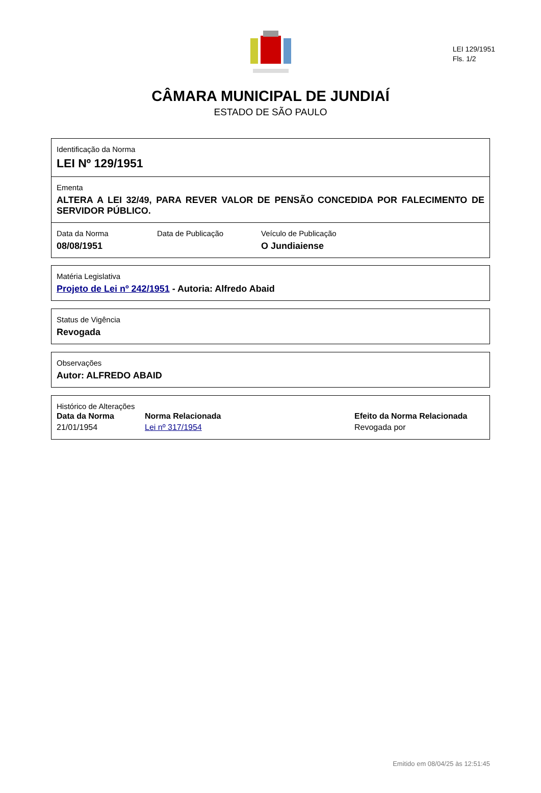LEI 129/1951
Fls. 1/2
CÂMARA MUNICIPAL DE JUNDIAÍ
ESTADO DE SÃO PAULO
Identificação da Norma
LEI Nº 129/1951
Ementa
ALTERA A LEI 32/49, PARA REVER VALOR DE PENSÃO CONCEDIDA POR FALECIMENTO DE SERVIDOR PÚBLICO.
Data da Norma
08/08/1951
Data de Publicação Veículo de Publicação
O Jundiaiense
Matéria Legislativa
Projeto de Lei nº 242/1951 - Autoria: Alfredo Abaid
Status de Vigência
Revogada
Observações
Autor: ALFREDO ABAID
Histórico de Alterações
| Data da Norma | Norma Relacionada | Efeito da Norma Relacionada |
| --- | --- | --- |
| 21/01/1954 | Lei nº 317/1954 | Revogada por |
Emitido em 08/04/25 às 12:51:45